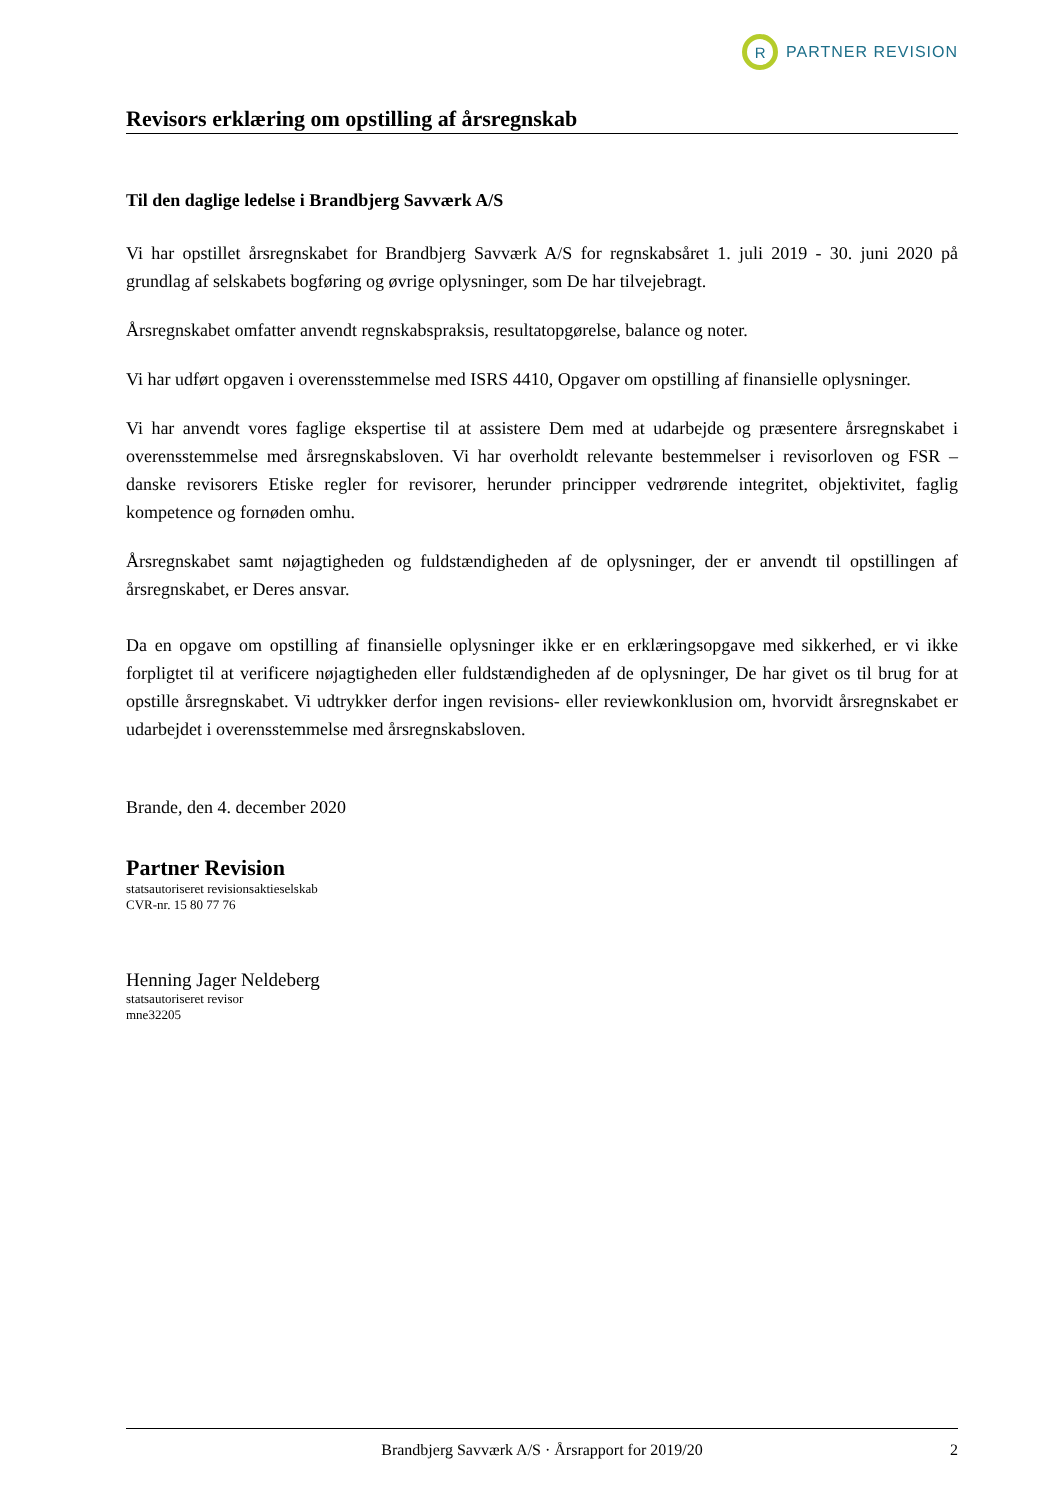R
PARTNER REVISION
Revisors erklæring om opstilling af årsregnskab
Til den daglige ledelse i Brandbjerg Savværk A/S
Vi har opstillet årsregnskabet for Brandbjerg Savværk A/S for regnskabsåret 1. juli 2019 - 30. juni 2020 på grundlag af selskabets bogføring og øvrige oplysninger, som De har tilvejebragt.
Årsregnskabet omfatter anvendt regnskabspraksis, resultatopgørelse, balance og noter.
Vi har udført opgaven i overensstemmelse med ISRS 4410, Opgaver om opstilling af finansielle oplysninger.
Vi har anvendt vores faglige ekspertise til at assistere Dem med at udarbejde og præsentere årsregnskabet i overensstemmelse med årsregnskabsloven. Vi har overholdt relevante bestemmelser i revisorloven og FSR – danske revisorers Etiske regler for revisorer, herunder principper vedrørende integritet, objektivitet, faglig kompetence og fornøden omhu.
Årsregnskabet samt nøjagtigheden og fuldstændigheden af de oplysninger, der er anvendt til opstillingen af årsregnskabet, er Deres ansvar.
Da en opgave om opstilling af finansielle oplysninger ikke er en erklæringsopgave med sikkerhed, er vi ikke forpligtet til at verificere nøjagtigheden eller fuldstændigheden af de oplysninger, De har givet os til brug for at opstille årsregnskabet. Vi udtrykker derfor ingen revisions- eller reviewkonklusion om, hvorvidt årsregnskabet er udarbejdet i overensstemmelse med årsregnskabsloven.
Brande, den 4. december 2020
Partner Revision
statsautoriseret revisionsaktieselskab
CVR-nr. 15 80 77 76
Henning Jager Neldeberg
statsautoriseret revisor
mne32205
Brandbjerg Savværk A/S · Årsrapport for 2019/20 2